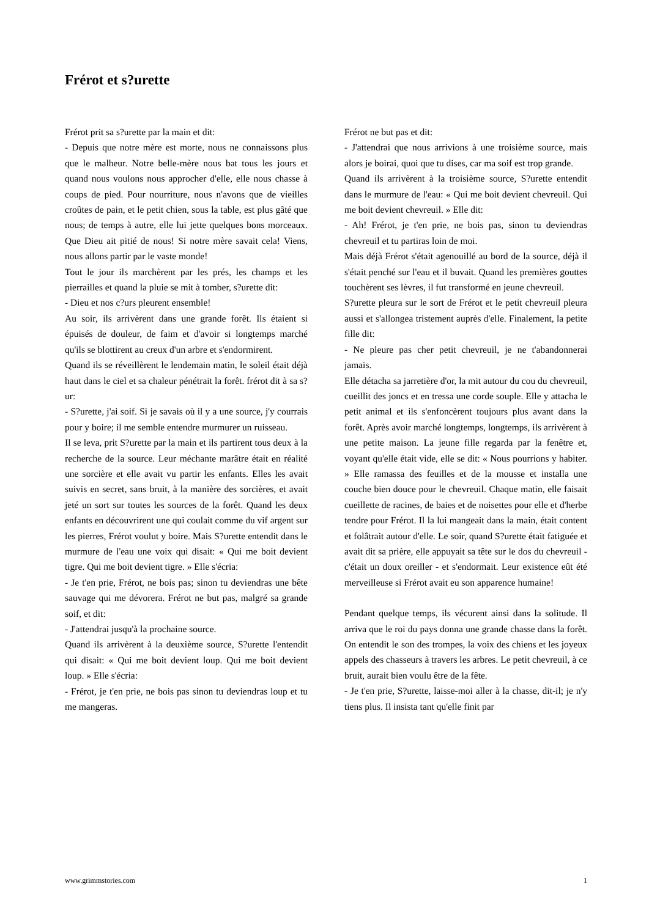Frérot et s?urette
Frérot prit sa s?urette par la main et dit:
- Depuis que notre mère est morte, nous ne connaissons plus que le malheur. Notre belle-mère nous bat tous les jours et quand nous voulons nous approcher d'elle, elle nous chasse à coups de pied. Pour nourriture, nous n'avons que de vieilles croûtes de pain, et le petit chien, sous la table, est plus gâté que nous; de temps à autre, elle lui jette quelques bons morceaux. Que Dieu ait pitié de nous! Si notre mère savait cela! Viens, nous allons partir par le vaste monde!
Tout le jour ils marchèrent par les prés, les champs et les pierrailles et quand la pluie se mit à tomber, s?urette dit:
- Dieu et nos c?urs pleurent ensemble!
Au soir, ils arrivèrent dans une grande forêt. Ils étaient si épuisés de douleur, de faim et d'avoir si longtemps marché qu'ils se blottirent au creux d'un arbre et s'endormirent.
Quand ils se réveillèrent le lendemain matin, le soleil était déjà haut dans le ciel et sa chaleur pénétrait la forêt. frérot dit à sa s?ur:
- S?urette, j'ai soif. Si je savais où il y a une source, j'y courrais pour y boire; il me semble entendre murmurer un ruisseau.
Il se leva, prit S?urette par la main et ils partirent tous deux à la recherche de la source. Leur méchante marâtre était en réalité une sorcière et elle avait vu partir les enfants. Elles les avait suivis en secret, sans bruit, à la manière des sorcières, et avait jeté un sort sur toutes les sources de la forêt. Quand les deux enfants en découvrirent une qui coulait comme du vif argent sur les pierres, Frérot voulut y boire. Mais S?urette entendit dans le murmure de l'eau une voix qui disait: « Qui me boit devient tigre. Qui me boit devient tigre. » Elle s'écria:
- Je t'en prie, Frérot, ne bois pas; sinon tu deviendras une bête sauvage qui me dévorera. Frérot ne but pas, malgré sa grande soif, et dit:
- J'attendrai jusqu'à la prochaine source.
Quand ils arrivèrent à la deuxième source, S?urette l'entendit qui disait: « Qui me boit devient loup. Qui me boit devient loup. » Elle s'écria:
- Frérot, je t'en prie, ne bois pas sinon tu deviendras loup et tu me mangeras.
Frérot ne but pas et dit:
- J'attendrai que nous arrivions à une troisième source, mais alors je boirai, quoi que tu dises, car ma soif est trop grande.
Quand ils arrivèrent à la troisième source, S?urette entendit dans le murmure de l'eau: « Qui me boit devient chevreuil. Qui me boit devient chevreuil. » Elle dit:
- Ah! Frérot, je t'en prie, ne bois pas, sinon tu deviendras chevreuil et tu partiras loin de moi.
Mais déjà Frérot s'était agenouillé au bord de la source, déjà il s'était penché sur l'eau et il buvait. Quand les premières gouttes touchèrent ses lèvres, il fut transformé en jeune chevreuil.
S?urette pleura sur le sort de Frérot et le petit chevreuil pleura aussi et s'allongea tristement auprès d'elle. Finalement, la petite fille dit:
- Ne pleure pas cher petit chevreuil, je ne t'abandonnerai jamais.
Elle détacha sa jarretière d'or, la mit autour du cou du chevreuil, cueillit des joncs et en tressa une corde souple. Elle y attacha le petit animal et ils s'enfoncèrent toujours plus avant dans la forêt. Après avoir marché longtemps, longtemps, ils arrivèrent à une petite maison. La jeune fille regarda par la fenêtre et, voyant qu'elle était vide, elle se dit: « Nous pourrions y habiter. » Elle ramassa des feuilles et de la mousse et installa une couche bien douce pour le chevreuil. Chaque matin, elle faisait cueillette de racines, de baies et de noisettes pour elle et d'herbe tendre pour Frérot. Il la lui mangeait dans la main, était content et folâtrait autour d'elle. Le soir, quand S?urette était fatiguée et avait dit sa prière, elle appuyait sa tête sur le dos du chevreuil -c'était un doux oreiller - et s'endormait. Leur existence eût été merveilleuse si Frérot avait eu son apparence humaine!
Pendant quelque temps, ils vécurent ainsi dans la solitude. Il arriva que le roi du pays donna une grande chasse dans la forêt. On entendit le son des trompes, la voix des chiens et les joyeux appels des chasseurs à travers les arbres. Le petit chevreuil, à ce bruit, aurait bien voulu être de la fête.
- Je t'en prie, S?urette, laisse-moi aller à la chasse, dit-il; je n'y tiens plus. Il insista tant qu'elle finit par
www.grimmstories.com 1